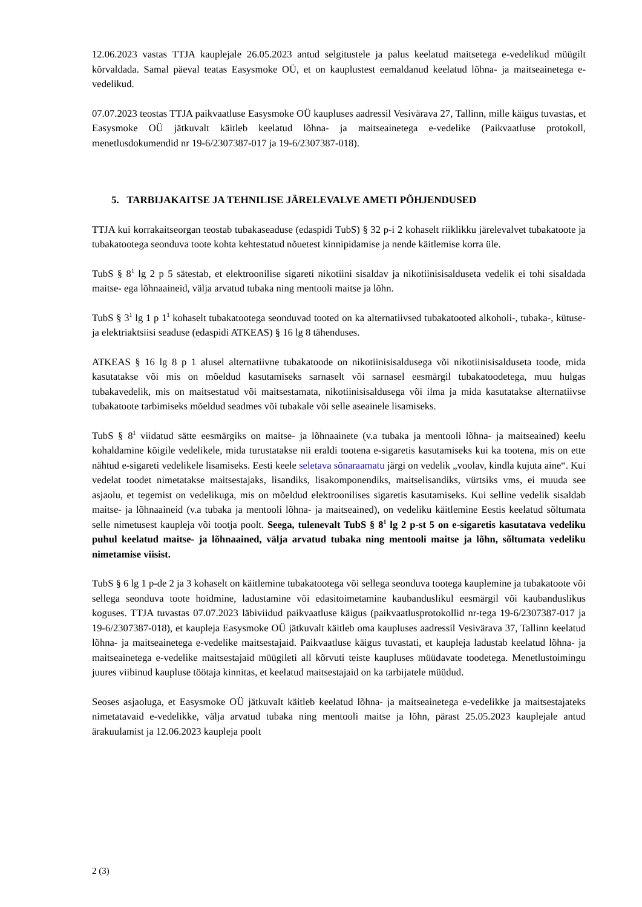12.06.2023 vastas TTJA kauplejale 26.05.2023 antud selgitustele ja palus keelatud maitsetega e-vedelikud müügilt kõrvaldada. Samal päeval teatas Easysmoke OÜ, et on kauplustest eemaldanud keelatud lõhna- ja maitseainetega e-vedelikud.
07.07.2023 teostas TTJA paikvaatluse Easysmoke OÜ kaupluses aadressil Vesivärava 27, Tallinn, mille käigus tuvastas, et Easysmoke OÜ jätkuvalt käitleb keelatud lõhna- ja maitseainetega e-vedelike (Paikvaatluse protokoll, menetlusdokumendid nr 19-6/2307387-017 ja 19-6/2307387-018).
5. TARBIJAKAITSE JA TEHNILISE JÄRELEVALVE AMETI PÕHJENDUSED
TTJA kui korrakaitseorgan teostab tubakaseaduse (edaspidi TubS) § 32 p-i 2 kohaselt riiklikku järelevalvet tubakatoote ja tubakatootega seonduva toote kohta kehtestatud nõuetest kinnipidamise ja nende käitlemise korra üle.
TubS § 8<sup>1</sup> lg 2 p 5 sätestab, et elektroonilise sigareti nikotiini sisaldav ja nikotiinisisalduseta vedelik ei tohi sisaldada maitse- ega lõhnaaineid, välja arvatud tubaka ning mentooli maitse ja lõhn.
TubS § 3<sup>1</sup> lg 1 p 1<sup>1</sup> kohaselt tubakatootega seonduvad tooted on ka alternatiivsed tubakatooted alkoholi-, tubaka-, kütuse- ja elektriaktsiisi seaduse (edaspidi ATKEAS) § 16 lg 8 tähenduses.
ATKEAS § 16 lg 8 p 1 alusel alternatiivne tubakatoode on nikotiinisisaldusega või nikotiinisisalduseta toode, mida kasutatakse või mis on mõeldud kasutamiseks sarnaselt või sarnasel eesmärgil tubakatoodetega, muu hulgas tubakavedelik, mis on maitsestatud või maitsestamata, nikotiinisisaldusega või ilma ja mida kasutatakse alternatiivse tubakatoote tarbimiseks mõeldud seadmes või tubakale või selle aseainele lisamiseks.
TubS § 8<sup>1</sup> viidatud sätte eesmärgiks on maitse- ja lõhnaainete (v.a tubaka ja mentooli lõhna- ja maitseained) keelu kohaldamine kõigile vedelikele, mida turustatakse nii eraldi tootena e-sigaretis kasutamiseks kui ka tootena, mis on ette nähtud e-sigareti vedelikele lisamiseks. Eesti keele seletava sõnaraamatu järgi on vedelik „voolav, kindla kujuta aine“. Kui vedelat toodet nimetatakse maitsestajaks, lisandiks, lisakomponendiks, maitselisandiks, vürtsiks vms, ei muuda see asjaolu, et tegemist on vedelikuga, mis on mõeldud elektroonilises sigaretis kasutamiseks. Kui selline vedelik sisaldab maitse- ja lõhnaaineid (v.a tubaka ja mentooli lõhna- ja maitseained), on vedeliku käitlemine Eestis keelatud sõltumata selle nimetusest kaupleja või tootja poolt. Seega, tulenevalt TubS § 8<sup>1</sup> lg 2 p-st 5 on e-sigaretis kasutatava vedeliku puhul keelatud maitse- ja lõhnaained, välja arvatud tubaka ning mentooli maitse ja lõhn, sõltumata vedeliku nimetamise viisist.
TubS § 6 lg 1 p-de 2 ja 3 kohaselt on käitlemine tubakatootega või sellega seonduva tootega kauplemine ja tubakatoote või sellega seonduva toote hoidmine, ladustamine või edasitoimetamine kaubanduslikul eesmärgil või kaubanduslikus koguses. TTJA tuvastas 07.07.2023 läbiviidud paikvaatluse käigus (paikvaatlusprotokollid nr-tega 19-6/2307387-017 ja 19-6/2307387-018), et kaupleja Easysmoke OÜ jätkuvalt käitleb oma kaupluses aadressil Vesivärava 37, Tallinn keelatud lõhna- ja maitseainetega e-vedelike maitsestajaid. Paikvaatluse käigus tuvastati, et kaupleja ladustab keelatud lõhna- ja maitseainetega e-vedelike maitsestajaid müügileti all kõrvuti teiste kaupluses müüdavate toodetega. Menetlustoimingu juures viibinud kaupluse töötaja kinnitas, et keelatud maitsestajaid on ka tarbijatele müüdud.
Seoses asjaoluga, et Easysmoke OÜ jätkuvalt käitleb keelatud lõhna- ja maitseainetega e-vedelikke ja maitsestajateks nimetatavaid e-vedelikke, välja arvatud tubaka ning mentooli maitse ja lõhn, pärast 25.05.2023 kauplejale antud ärakuulamist ja 12.06.2023 kaupleja poolt
2 (3)